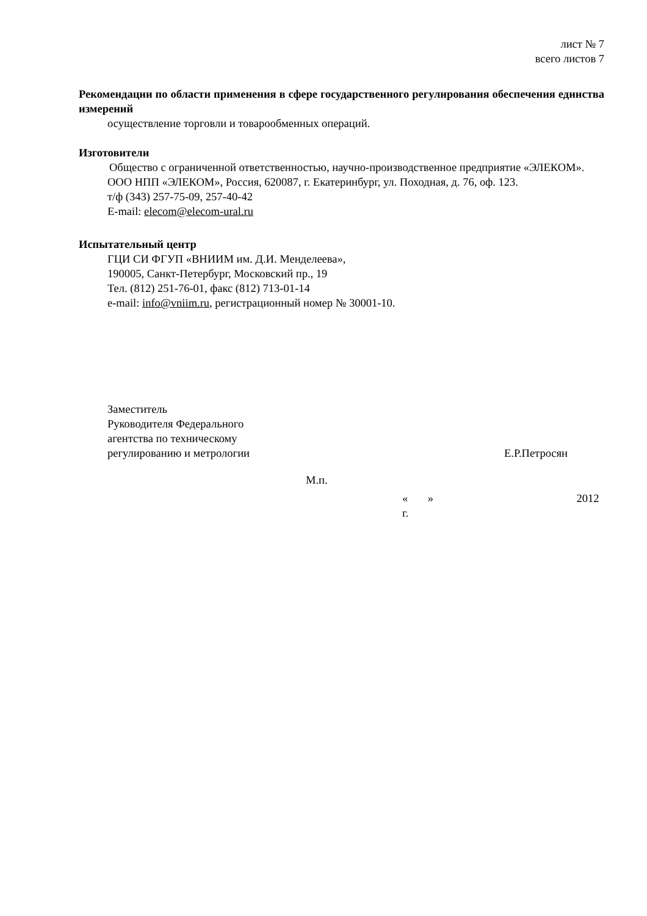лист № 7
всего листов 7
Рекомендации по области применения в сфере государственного регулирования обеспечения единства измерений
осуществление торговли и товарообменных операций.
Изготовители
Общество с ограниченной ответственностью, научно-производственное предприятие «ЭЛЕКОМ».
ООО НПП «ЭЛЕКОМ», Россия, 620087, г. Екатеринбург, ул. Походная, д. 76, оф. 123.
т/ф (343) 257-75-09, 257-40-42
E-mail: elecom@elecom-ural.ru
Испытательный центр
ГЦИ СИ ФГУП «ВНИИМ им. Д.И. Менделеева»,
190005, Санкт-Петербург, Московский пр., 19
Тел. (812) 251-76-01, факс (812) 713-01-14
e-mail: info@vniim.ru, регистрационный номер № 30001-10.
Заместитель
Руководителя Федерального
агентства по техническому
регулированию и метрологии
Е.Р.Петросян
М.п.
« » 2012 г.